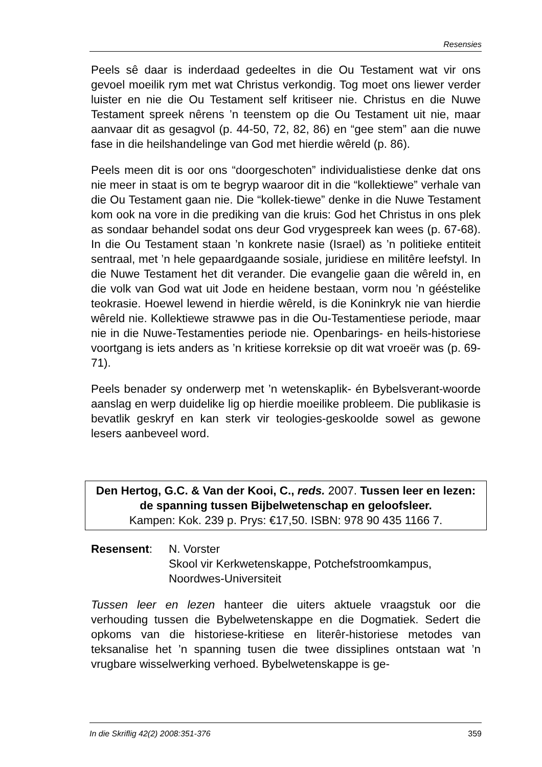Resensies
Peels sê daar is inderdaad gedeeltes in die Ou Testament wat vir ons gevoel moeilik rym met wat Christus verkondig. Tog moet ons liewer verder luister en nie die Ou Testament self kritiseer nie. Christus en die Nuwe Testament spreek nêrens ’n teenstem op die Ou Testament uit nie, maar aanvaar dit as gesagvol (p. 44-50, 72, 82, 86) en “gee stem” aan die nuwe fase in die heilshandelinge van God met hierdie wêreld (p. 86).
Peels meen dit is oor ons “doorgeschoten” individualistiese denke dat ons nie meer in staat is om te begryp waaroor dit in die “kollektiewe” verhale van die Ou Testament gaan nie. Die “kollek-tiewe” denke in die Nuwe Testament kom ook na vore in die prediking van die kruis: God het Christus in ons plek as sondaar behandel sodat ons deur God vrygespreek kan wees (p. 67-68). In die Ou Testament staan ’n konkrete nasie (Israel) as ’n politieke entiteit sentraal, met ’n hele gepaardgaande sosiale, juridiese en militêre leefstyl. In die Nuwe Testament het dit verander. Die evangelie gaan die wêreld in, en die volk van God wat uit Jode en heidene bestaan, vorm nou ’n gééstelike teokrasie. Hoewel lewend in hierdie wêreld, is die Koninkryk nie van hierdie wêreld nie. Kollektiewe strawwe pas in die Ou-Testamentiese periode, maar nie in die Nuwe-Testamenties periode nie. Openbarings- en heils-historiese voortgang is iets anders as ’n kritiese korreksie op dit wat vroeër was (p. 69-71).
Peels benader sy onderwerp met ’n wetenskaplik- én Bybelsverant-woorde aanslag en werp duidelike lig op hierdie moeilike probleem. Die publikasie is bevatlik geskryf en kan sterk vir teologies-geskoolde sowel as gewone lesers aanbeveel word.
Den Hertog, G.C. & Van der Kooi, C., reds. 2007. Tussen leer en lezen: de spanning tussen Bijbelwetenschap en geloofsleer.
Kampen: Kok. 239 p. Prys: €17,50. ISBN: 978 90 435 1166 7.
Resensent: N. Vorster
Skool vir Kerkwetenskappe, Potchefstroomkampus,
Noordwes-Universiteit
Tussen leer en lezen hanteer die uiters aktuele vraagstuk oor die verhouding tussen die Bybelwetenskappe en die Dogmatiek. Sedert die opkoms van die historiese-kritiese en literêr-historiese metodes van teksanalise het ’n spanning tusen die twee dissiplines ontstaan wat ’n vrugbare wisselwerking verhoed. Bybelwetenskappe is ge-
In die Skriflig 42(2) 2008:351-376 359